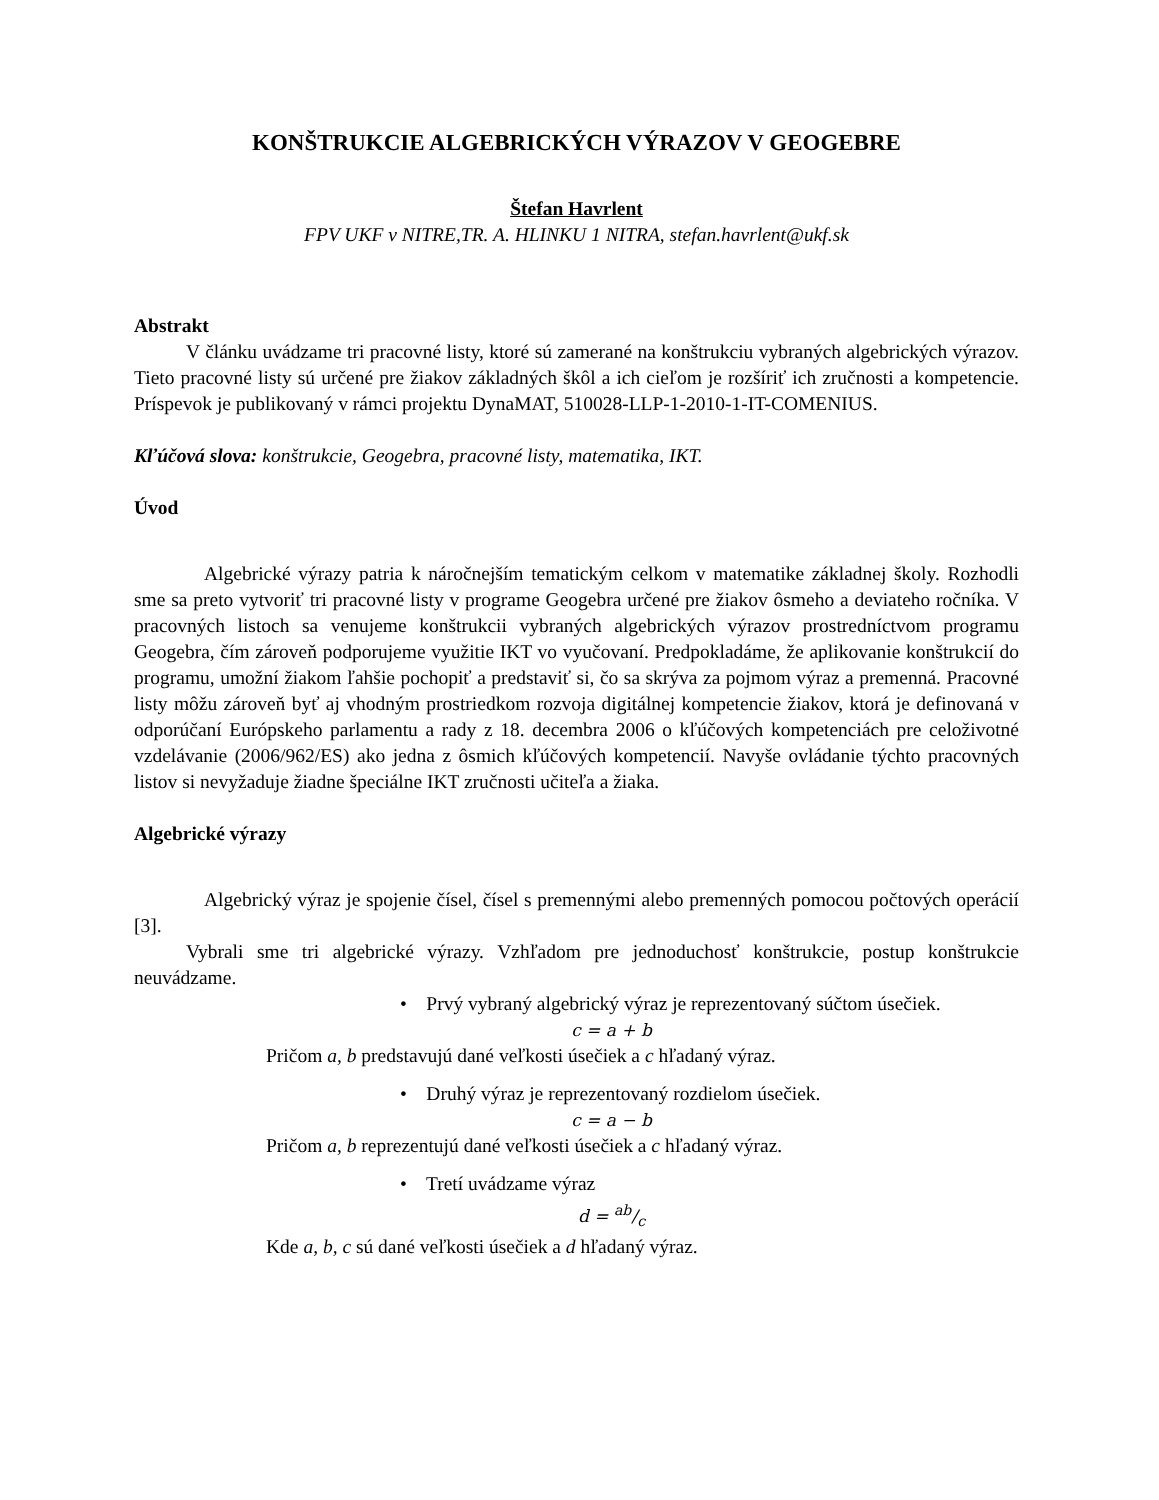KONŠTRUKCIE ALGEBRICKÝCH VÝRAZOV V GEOGEBRE
Štefan Havrlent
FPV UKF v NITRE,TR. A. HLINKU 1 NITRA, stefan.havrlent@ukf.sk
Abstrakt
V článku uvádzame tri pracovné listy, ktoré sú zamerané na konštrukciu vybraných algebrických výrazov. Tieto pracovné listy sú určené pre žiakov základných škôl a ich cieľom je rozšíriť ich zručnosti a kompetencie. Príspevok je publikovaný v rámci projektu DynaMAT, 510028-LLP-1-2010-1-IT-COMENIUS.
Kľúčová slova: konštrukcie, Geogebra, pracovné listy, matematika, IKT.
Úvod
Algebrické výrazy patria k náročnejším tematickým celkom v matematike základnej školy. Rozhodli sme sa preto vytvoriť tri pracovné listy v programe Geogebra určené pre žiakov ôsmeho a deviateho ročníka. V pracovných listoch sa venujeme konštrukcii vybraných algebrických výrazov prostredníctvom programu Geogebra, čím zároveň podporujeme využitie IKT vo vyučovaní. Predpokladáme, že aplikovanie konštrukcií do programu, umožní žiakom ľahšie pochopiť a predstaviť si, čo sa skrýva za pojmom výraz a premenná. Pracovné listy môžu zároveň byť aj vhodným prostriedkom rozvoja digitálnej kompetencie žiakov, ktorá je definovaná v odporúčaní Európskeho parlamentu a rady z 18. decembra 2006 o kľúčových kompetenciách pre celoživotné vzdelávanie (2006/962/ES) ako jedna z ôsmich kľúčových kompetencií. Navyše ovládanie týchto pracovných listov si nevyžaduje žiadne špeciálne IKT zručnosti učiteľa a žiaka.
Algebrické výrazy
Algebrický výraz je spojenie čísel, čísel s premennými alebo premenných pomocou počtových operácií [3].
Vybrali sme tri algebrické výrazy. Vzhľadom pre jednoduchosť konštrukcie, postup konštrukcie neuvádzame.
• Prvý vybraný algebrický výraz je reprezentovaný súčtom úsečiek.
c = a + b
Pričom a, b predstavujú dané veľkosti úsečiek a c hľadaný výraz.
• Druhý výraz je reprezentovaný rozdielom úsečiek.
c = a − b
Pričom a, b reprezentujú dané veľkosti úsečiek a c hľadaný výraz.
• Tretí uvádzame výraz
d = ab/c
Kde a, b, c sú dané veľkosti úsečiek a d hľadaný výraz.